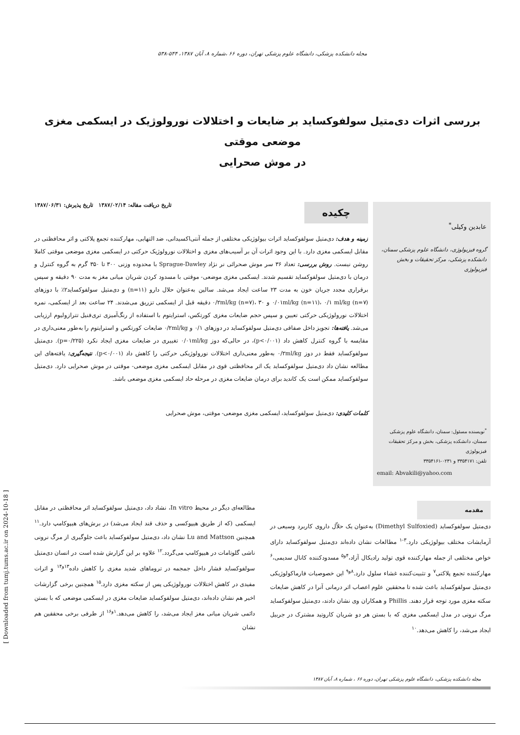مجله دانشکده پزشکی، دانشگاه علوم پزشکی تهران، دوره ۶۶ ،شماره ۸، آبان ۱۳۸۷، ۵۴۴-۵۳۸
بررسی اثرات دی‌متیل سولفوکساید بر ضایعات و اختلالات نورولوژیک در ایسکمی مغزی موضعی موقتی
در موش صحرایی
عابدین وکیلی<sup>*</sup>
گروه فیزیولوژی، دانشگاه علوم پزشکی سمنان، دانشکده پزشکی، مرکز تحقیقات و بخش فیزیولوژی
<sup>*</sup> نویسنده مسئول: سمنان، دانشگاه علوم پزشکی سمنان، دانشکده پزشکی، بخش و مرکز تحقیقات فیزیولوژی
تلفن: ۳۳۵۴۱۷۱ و ۰۲۳۱-۳۳۵۴۱۶۱
email: Abvakili@yahoo.com
چکیده
تاریخ دریافت مقاله: ۱۳۸۷/۰۲/۱۴ تاریخ پذیرش: ۱۳۸۷/۰۶/۳۱
زمینه و هدف: دی‌متیل سولفوکساید اثرات بیولوژیکی مختلفی از جمله آنتی‌اکسیدانی، ضد التهابی، مهارکننده تجمع پلاکتی و اثر محافظتی در مقابل ایسکمی مغزی دارد. با این وجود اثرات آن بر آسیب‌های مغزی و اختلالات نورولوژیک حرکتی در ایسکمی مغزی موضعی موقتی کاملا روشن نیست. روش بررسی: تعداد ۳۶ سر موش صحرائی نر نژاد Sprague-Dawley با محدوده وزنی ۳۰۰ تا ۳۵۰ گرم به گروه کنترل و درمان با دی‌متیل سولفوکساید تقسیم شدند. ایسکمی مغزی موضعی- موقتی با مسدود کردن شریان میانی مغز به مدت ۹۰ دقیقه و سپس برقراری مجدد جریان خون به مدت ۲۳ ساعت ایجاد می‌شد. سالین به‌عنوان حلال دارو (n=۱۱) و دی‌متیل سولفوکساید۲٪ با دوزهای ۰/۰۱ml/kg (n=۱۱)، ۰/۱ ml/kg (n=۷) و ۰/۲ml/kg (n=۷)، ۳۰ دقیقه قبل از ایسکمی تزریق می‌شدند. ۲۴ ساعت بعد از ایسکمی، نمره اختلالات نورولوژیکی حرکتی تعیین و سپس حجم ضایعات مغزی کورتکس، استرایتوم با استفاده از رنگ‌آمیزی تری‌فنیل تترازولیوم ارزیابی می‌شد. یافته‌ها: تجویز داخل صفاقی دی‌متیل سولفوکساید در دوزهای ۰/۱ و ۰/۲ml/kg ضایعات کورتکس و استرایتوم را به‌طور معنی‌داری در مقایسه با گروه کنترل کاهش داد (p<۰/۰۰۱)، در حالی‌که دوز ۰/۰۱ml/kg تغییری در ضایعات مغزی ایجاد نکرد (p=۰/۲۲۵). دی‌متیل سولفوکساید فقط در دوز ۰/۲ml/kg به‌طور معنی‌داری اختلالات نورولوژیکی حرکتی را کاهش داد (p<۰/۰۰۱). نتیجه‌گیری: یافته‌های این مطالعه نشان داد دی‌متیل سولفوکساید یک اثر محافظتی قوی در مقابل ایسکمی مغزی موضعی- موقتی در موش صحرایی دارد. دی‌متیل سولفوکساید ممکن است یک کاندید برای درمان ضایعات مغزی در مرحله حاد ایسکمی مغزی موضعی باشد.
کلمات کلیدی: دی‌متیل سولفوکساید، ایسکمی مغزی موضعی- موقتی، موش صحرایی
مقدمه
دی‌متیل سولفوکساید (Dimethyl Sulfoxied) به‌عنوان یک حلاّل داروی کاربرد وسیعی در آزمایشات مختلف بیولوژیکی دارد.<sup>۳-۱</sup> مطالعات نشان داده‌اند دی‌متیل سولفوکساید دارای خواص مختلفی از جمله مهارکننده قوی تولید رادیکال آزاد،<sup>۴و۵</sup> مسدودکننده کانال سدیمی،<sup>۶</sup> مهارکننده تجمع پلاکتی<sup>۷</sup> و تثبیت‌کننده غشاء سلول دارد.<sup>۸و۹</sup> این خصوصیات فارماکولوژیکی دی‌متیل سولفوکساید باعث شده تا محققین علوم اعصاب اثر درمانی آنرا در کاهش ضایعات سکته مغزی مورد توجه قرار دهند. Phillis و همکاران وی نشان دادند، دی‌متیل سولفوکساید مرگ نرونی در مدل ایسکمی مغزی که با بستن هر دو شریان کاروتید مشترک در جربیل ایجاد می‌شد، را کاهش می‌دهد.<sup>۱۰</sup>
مطالعه‌ای دیگر در محیط In vitro، نشاد داد، دی‌متیل سولفوکساید اثر محافظتی در مقابل ایسکمی (که از طریق هیپوکسی و حذف قند ایجاد می‌شد) در برش‌های هیپوکامپ دارد.<sup>۱۱</sup> همچنین Lu and Mattson نشان داد، دی‌متیل سولفوکساید باعث جلوگیری از مرگ نرونی ناشی گلوتامات در هیپوکامپ می‌گردد.<sup>۱۲</sup> علاوه بر این گزارش شده است در انسان دی‌متیل سولفوکساید فشار داخل جمجمه در تروماهای شدید مغزی را کاهش داده<sup>۱۳و۱۴</sup> و اثرات مفیدی در کاهش اختلالات نورولوژیکی پس از سکته مغزی دارد.<sup>۱۵</sup> همچنین برخی گزارشات اخیر هم نشان داده‌اند، دی‌متیل سولفوکساید ضایعات مغزی در ایسکمی موضعی که با بستن دائمی شریان میانی مغز ایجاد می‌شد، را کاهش می‌دهد.<sup>۱و۱۶</sup> از طرفی برخی محققین هم نشان
مجله دانشکده پزشکی، دانشگاه علوم پزشکی تهران، دوره ۶۶ ، شماره ۸، آبان ۱۳۸۷
[ Downloaded from tumj.tums.ac.ir on 2024-10-18 ]